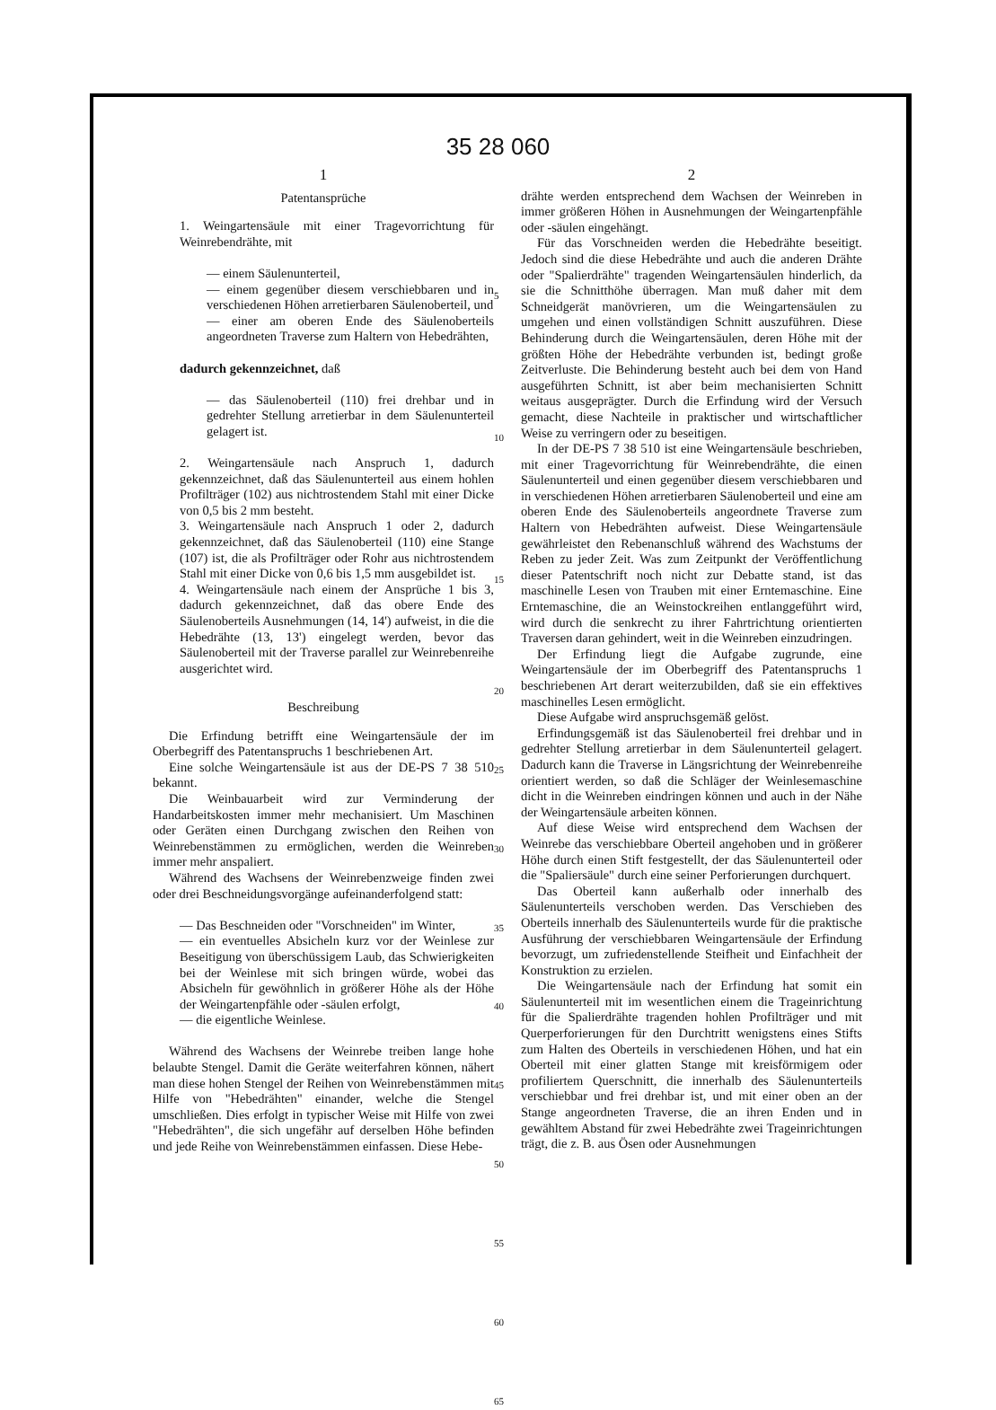35 28 060
1
Patentansprüche
1. Weingartensäule mit einer Tragevorrichtung für Weinrebendrähte, mit
— einem Säulenunterteil,
— einem gegenüber diesem verschiebbaren und in verschiedenen Höhen arretierbaren Säulenoberteil, und
— einer am oberen Ende des Säulenoberteils angeordneten Traverse zum Haltern von Hebedrähten,
dadurch gekennzeichnet, daß
— das Säulenoberteil (110) frei drehbar und in gedrehter Stellung arretierbar in dem Säulenunterteil gelagert ist.
2. Weingartensäule nach Anspruch 1, dadurch gekennzeichnet, daß das Säulenunterteil aus einem hohlen Profilträger (102) aus nichtrostendem Stahl mit einer Dicke von 0,5 bis 2 mm besteht.
3. Weingartensäule nach Anspruch 1 oder 2, dadurch gekennzeichnet, daß das Säulenoberteil (110) eine Stange (107) ist, die als Profilträger oder Rohr aus nichtrostendem Stahl mit einer Dicke von 0,6 bis 1,5 mm ausgebildet ist.
4. Weingartensäule nach einem der Ansprüche 1 bis 3, dadurch gekennzeichnet, daß das obere Ende des Säulenoberteils Ausnehmungen (14, 14') aufweist, in die die Hebedrähte (13, 13') eingelegt werden, bevor das Säulenoberteil mit der Traverse parallel zur Weinrebenreihe ausgerichtet wird.
Beschreibung
Die Erfindung betrifft eine Weingartensäule der im Oberbegriff des Patentanspruchs 1 beschriebenen Art.
Eine solche Weingartensäule ist aus der DE-PS 7 38 510 bekannt.
Die Weinbauarbeit wird zur Verminderung der Handarbeitskosten immer mehr mechanisiert. Um Maschinen oder Geräten einen Durchgang zwischen den Reihen von Weinrebenstämmen zu ermöglichen, werden die Weinreben immer mehr anspaliert.
Während des Wachsens der Weinrebenzweige finden zwei oder drei Beschneidungsvorgänge aufeinanderfolgend statt:
— Das Beschneiden oder "Vorschneiden" im Winter,
— ein eventuelles Absicheln kurz vor der Weinlese zur Beseitigung von überschüssigem Laub, das Schwierigkeiten bei der Weinlese mit sich bringen würde, wobei das Absicheln für gewöhnlich in größerer Höhe als der Höhe der Weingartenpfähle oder -säulen erfolgt,
— die eigentliche Weinlese.
Während des Wachsens der Weinrebe treiben lange hohe belaubte Stengel. Damit die Geräte weiterfahren können, nähert man diese hohen Stengel der Reihen von Weinrebenstämmen mit Hilfe von "Hebedrähten" einander, welche die Stengel umschließen. Dies erfolgt in typischer Weise mit Hilfe von zwei "Hebedrähten", die sich ungefähr auf derselben Höhe befinden und jede Reihe von Weinrebenstämmen einfassen. Diese Hebe-
5
10
15
20
25
30
35
40
45
50
55
60
65
2
drähte werden entsprechend dem Wachsen der Weinreben in immer größeren Höhen in Ausnehmungen der Weingartenpfähle oder -säulen eingehängt.
Für das Vorschneiden werden die Hebedrähte beseitigt. Jedoch sind die diese Hebedrähte und auch die anderen Drähte oder "Spalierdrähte" tragenden Weingartensäulen hinderlich, da sie die Schnitthöhe überragen. Man muß daher mit dem Schneidgerät manövrieren, um die Weingartensäulen zu umgehen und einen vollständigen Schnitt auszuführen. Diese Behinderung durch die Weingartensäulen, deren Höhe mit der größten Höhe der Hebedrähte verbunden ist, bedingt große Zeitverluste. Die Behinderung besteht auch bei dem von Hand ausgeführten Schnitt, ist aber beim mechanisierten Schnitt weitaus ausgeprägter. Durch die Erfindung wird der Versuch gemacht, diese Nachteile in praktischer und wirtschaftlicher Weise zu verringern oder zu beseitigen.
In der DE-PS 7 38 510 ist eine Weingartensäule beschrieben, mit einer Tragevorrichtung für Weinrebendrähte, die einen Säulenunterteil und einen gegenüber diesem verschiebbaren und in verschiedenen Höhen arretierbaren Säulenoberteil und eine am oberen Ende des Säulenoberteils angeordnete Traverse zum Haltern von Hebedrähten aufweist. Diese Weingartensäule gewährleistet den Rebenanschluß während des Wachstums der Reben zu jeder Zeit. Was zum Zeitpunkt der Veröffentlichung dieser Patentschrift noch nicht zur Debatte stand, ist das maschinelle Lesen von Trauben mit einer Erntemaschine. Eine Erntemaschine, die an Weinstockreihen entlanggeführt wird, wird durch die senkrecht zu ihrer Fahrtrichtung orientierten Traversen daran gehindert, weit in die Weinreben einzudringen.
Der Erfindung liegt die Aufgabe zugrunde, eine Weingartensäule der im Oberbegriff des Patentanspruchs 1 beschriebenen Art derart weiterzubilden, daß sie ein effektives maschinelles Lesen ermöglicht.
Diese Aufgabe wird anspruchsgemäß gelöst.
Erfindungsgemäß ist das Säulenoberteil frei drehbar und in gedrehter Stellung arretierbar in dem Säulenunterteil gelagert. Dadurch kann die Traverse in Längsrichtung der Weinrebenreihe orientiert werden, so daß die Schläger der Weinlesemaschine dicht in die Weinreben eindringen können und auch in der Nähe der Weingartensäule arbeiten können.
Auf diese Weise wird entsprechend dem Wachsen der Weinrebe das verschiebbare Oberteil angehoben und in größerer Höhe durch einen Stift festgestellt, der das Säulenunterteil oder die "Spaliersäule" durch eine seiner Perforierungen durchquert.
Das Oberteil kann außerhalb oder innerhalb des Säulenunterteils verschoben werden. Das Verschieben des Oberteils innerhalb des Säulenunterteils wurde für die praktische Ausführung der verschiebbaren Weingartensäule der Erfindung bevorzugt, um zufriedenstellende Steifheit und Einfachheit der Konstruktion zu erzielen.
Die Weingartensäule nach der Erfindung hat somit ein Säulenunterteil mit im wesentlichen einem die Trageinrichtung für die Spalierdrähte tragenden hohlen Profilträger und mit Querperforierungen für den Durchtritt wenigstens eines Stifts zum Halten des Oberteils in verschiedenen Höhen, und hat ein Oberteil mit einer glatten Stange mit kreisförmigem oder profiliertem Querschnitt, die innerhalb des Säulenunterteils verschiebbar und frei drehbar ist, und mit einer oben an der Stange angeordneten Traverse, die an ihren Enden und in gewähltem Abstand für zwei Hebedrähte zwei Trageinrichtungen trägt, die z. B. aus Ösen oder Ausnehmungen